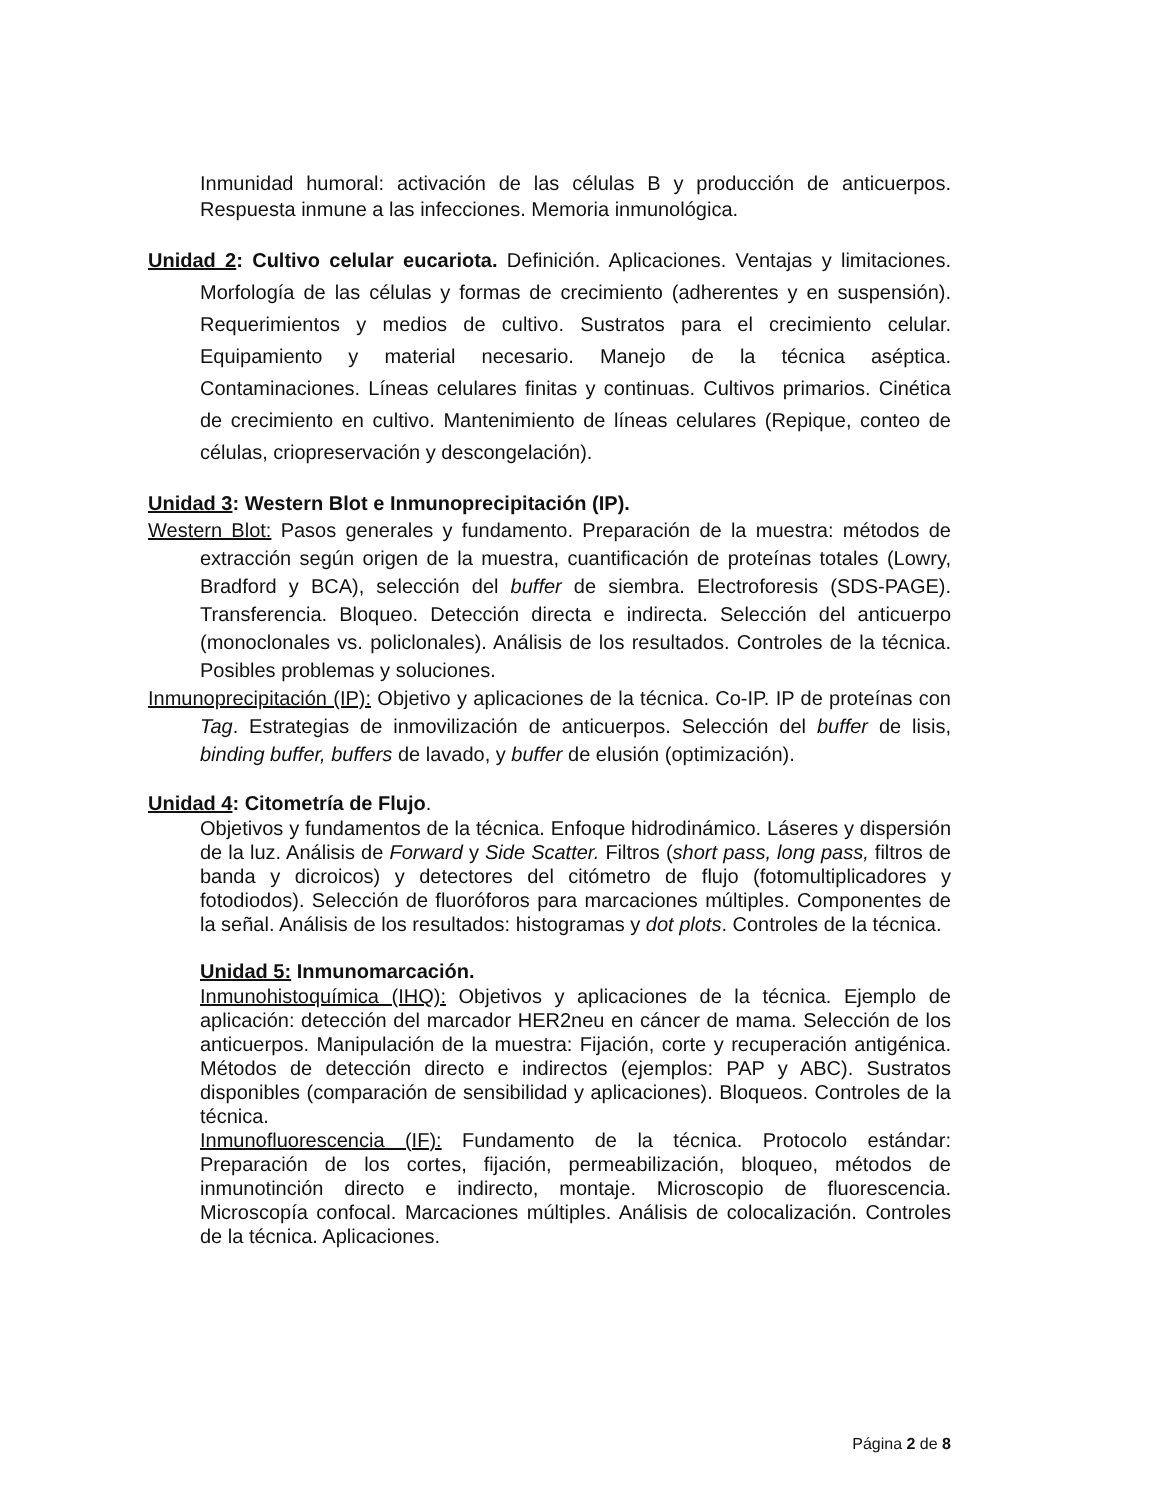Inmunidad humoral: activación de las células B y producción de anticuerpos. Respuesta inmune a las infecciones. Memoria inmunológica.
Unidad 2: Cultivo celular eucariota. Definición. Aplicaciones. Ventajas y limitaciones. Morfología de las células y formas de crecimiento (adherentes y en suspensión). Requerimientos y medios de cultivo. Sustratos para el crecimiento celular. Equipamiento y material necesario. Manejo de la técnica aséptica. Contaminaciones. Líneas celulares finitas y continuas. Cultivos primarios. Cinética de crecimiento en cultivo. Mantenimiento de líneas celulares (Repique, conteo de células, criopreservación y descongelación).
Unidad 3: Western Blot e Inmunoprecipitación (IP).
Western Blot: Pasos generales y fundamento. Preparación de la muestra: métodos de extracción según origen de la muestra, cuantificación de proteínas totales (Lowry, Bradford y BCA), selección del buffer de siembra. Electroforesis (SDS-PAGE). Transferencia. Bloqueo. Detección directa e indirecta. Selección del anticuerpo (monoclonales vs. policlonales). Análisis de los resultados. Controles de la técnica. Posibles problemas y soluciones.
Inmunoprecipitación (IP): Objetivo y aplicaciones de la técnica. Co-IP. IP de proteínas con Tag. Estrategias de inmovilización de anticuerpos. Selección del buffer de lisis, binding buffer, buffers de lavado, y buffer de elusión (optimización).
Unidad 4: Citometría de Flujo.
Objetivos y fundamentos de la técnica. Enfoque hidrodinámico. Láseres y dispersión de la luz. Análisis de Forward y Side Scatter. Filtros (short pass, long pass, filtros de banda y dicroicos) y detectores del citómetro de flujo (fotomultiplicadores y fotodiodos). Selección de fluoróforos para marcaciones múltiples. Componentes de la señal. Análisis de los resultados: histogramas y dot plots. Controles de la técnica.
Unidad 5: Inmunomarcación.
Inmunohistoquímica (IHQ): Objetivos y aplicaciones de la técnica. Ejemplo de aplicación: detección del marcador HER2neu en cáncer de mama. Selección de los anticuerpos. Manipulación de la muestra: Fijación, corte y recuperación antigénica. Métodos de detección directo e indirectos (ejemplos: PAP y ABC). Sustratos disponibles (comparación de sensibilidad y aplicaciones). Bloqueos. Controles de la técnica.
Inmunofluorescencia (IF): Fundamento de la técnica. Protocolo estándar: Preparación de los cortes, fijación, permeabilización, bloqueo, métodos de inmunotinción directo e indirecto, montaje. Microscopio de fluorescencia. Microscopía confocal. Marcaciones múltiples. Análisis de colocalización. Controles de la técnica. Aplicaciones.
Página 2 de 8